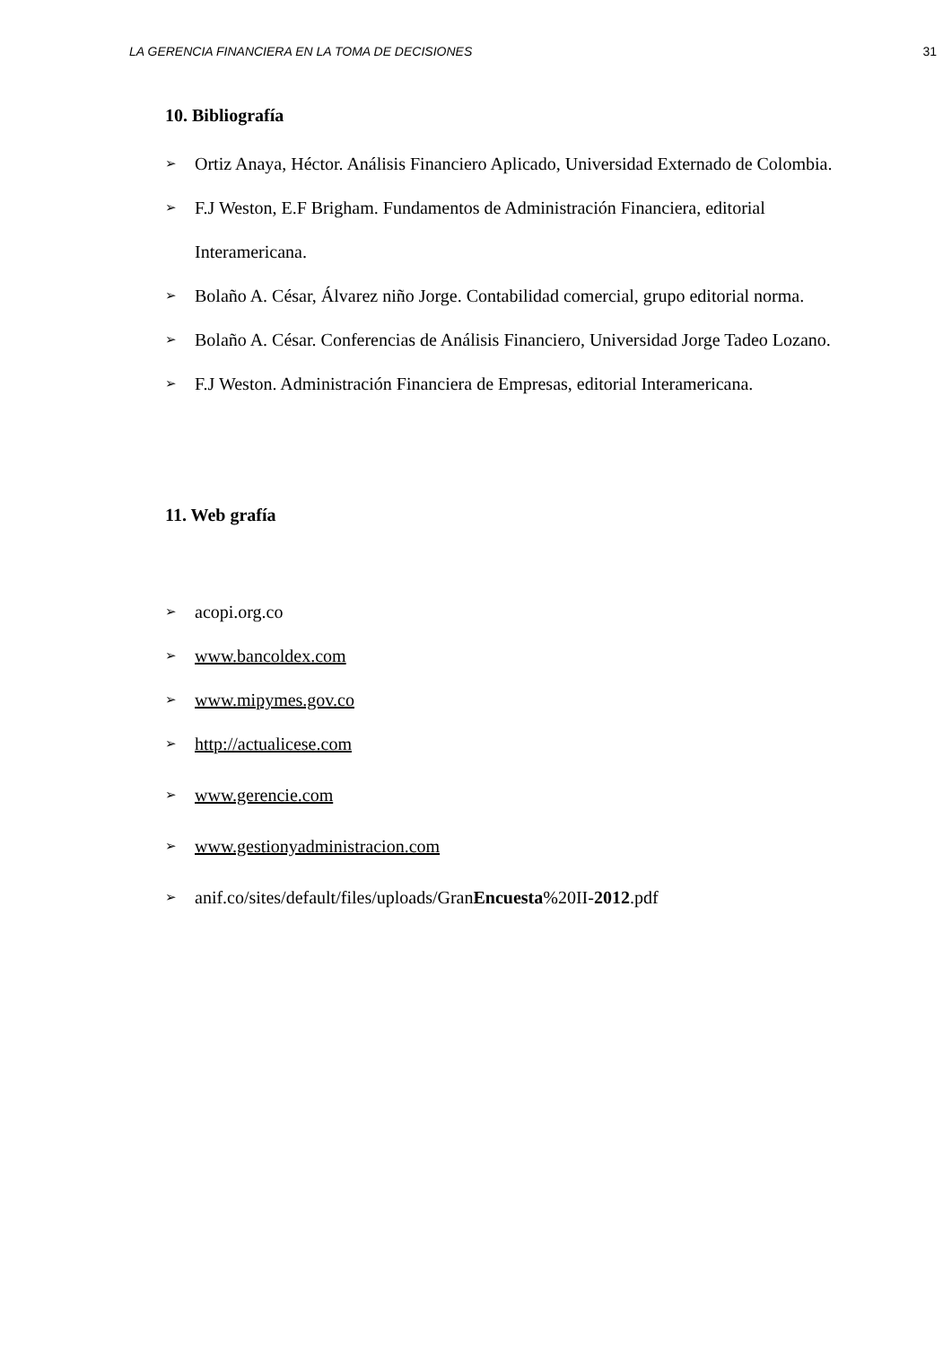LA GERENCIA FINANCIERA EN LA TOMA DE DECISIONES 31
10. Bibliografía
➢ Ortiz Anaya, Héctor. Análisis Financiero Aplicado, Universidad Externado de Colombia.
➢ F.J Weston, E.F Brigham. Fundamentos de Administración Financiera, editorial Interamericana.
➢ Bolaño A. César, Álvarez niño Jorge. Contabilidad comercial, grupo editorial norma.
➢ Bolaño A. César. Conferencias de Análisis Financiero, Universidad Jorge Tadeo Lozano.
➢ F.J Weston. Administración Financiera de Empresas, editorial Interamericana.
11. Web grafía
➢ acopi.org.co
➢ www.bancoldex.com
➢ www.mipymes.gov.co
➢ http://actualicese.com
➢ www.gerencie.com
➢ www.gestionyadministracion.com
➢ anif.co/sites/default/files/uploads/GranEncuesta%20II-2012.pdf